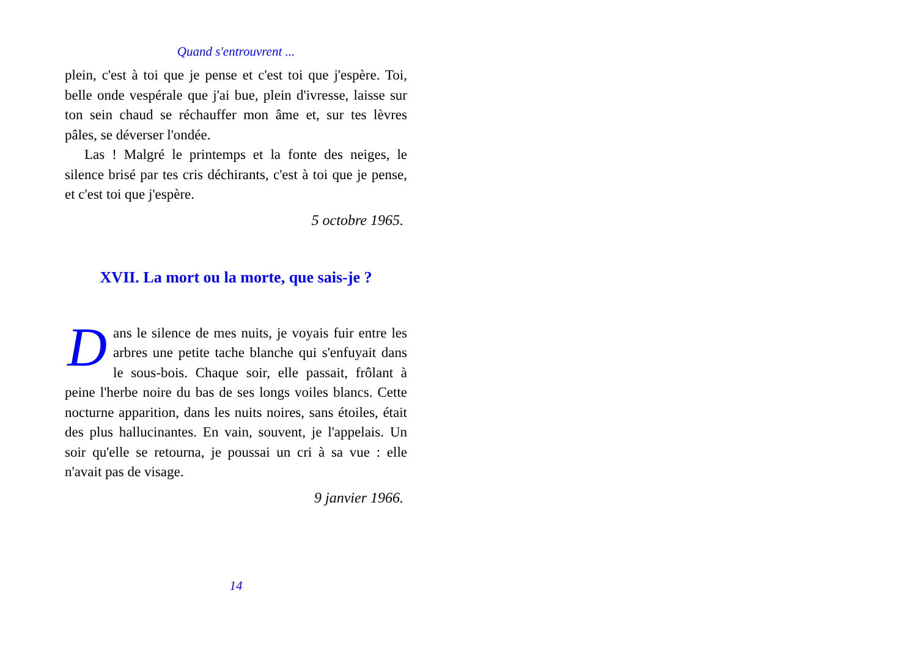Quand s'entrouvrent ...
plein, c'est à toi que je pense et c'est toi que j'espère. Toi, belle onde vespérale que j'ai bue, plein d'ivresse, laisse sur ton sein chaud se réchauffer mon âme et, sur tes lèvres pâles, se déverser l'ondée.
Las ! Malgré le printemps et la fonte des neiges, le silence brisé par tes cris déchirants, c'est à toi que je pense, et c'est toi que j'espère.
5 octobre 1965.
XVII. La mort ou la morte, que sais-je ?
Dans le silence de mes nuits, je voyais fuir entre les arbres une petite tache blanche qui s'enfuyait dans le sous-bois. Chaque soir, elle passait, frôlant à peine l'herbe noire du bas de ses longs voiles blancs. Cette nocturne apparition, dans les nuits noires, sans étoiles, était des plus hallucinantes. En vain, souvent, je l'appelais. Un soir qu'elle se retourna, je poussai un cri à sa vue : elle n'avait pas de visage.
9 janvier 1966.
14